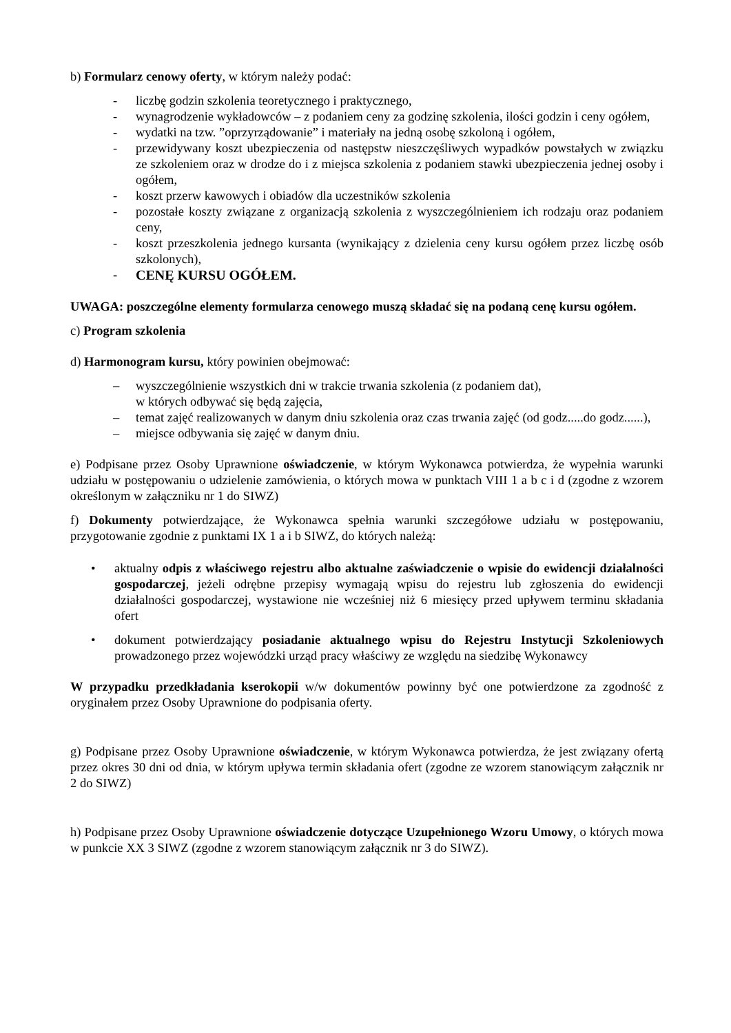b) Formularz cenowy oferty, w którym należy podać:
- liczbę godzin szkolenia teoretycznego i praktycznego,
- wynagrodzenie wykładowców – z podaniem ceny za godzinę szkolenia, ilości godzin i ceny ogółem,
- wydatki na tzw. ”oprzyrządowanie” i materiały na jedną osobę szkoloną i ogółem,
- przewidywany koszt ubezpieczenia od następstw nieszczęśliwych wypadków powstałych w związku ze szkoleniem oraz w drodze do i z miejsca szkolenia z podaniem stawki ubezpieczenia jednej osoby i ogółem,
- koszt przerw kawowych i obiadów dla uczestników szkolenia
- pozostałe koszty związane z organizacją szkolenia z wyszczególnieniem ich rodzaju oraz podaniem ceny,
- koszt przeszkolenia jednego kursanta (wynikający z dzielenia ceny kursu ogółem przez liczbę osób szkolonych),
- CENĘ KURSU OGÓŁEM.
UWAGA: poszczególne elementy formularza cenowego muszą składać się na podaną cenę kursu ogółem.
c) Program szkolenia
d) Harmonogram kursu, który powinien obejmować:
– wyszczególnienie wszystkich dni w trakcie trwania szkolenia (z podaniem dat),
w których odbywać się będą zajęcia,
– temat zajęć realizowanych w danym dniu szkolenia oraz czas trwania zajęć (od godz.....do godz......),
– miejsce odbywania się zajęć w danym dniu.
e) Podpisane przez Osoby Uprawnione oświadczenie, w którym Wykonawca potwierdza, że wypełnia warunki udziału w postępowaniu o udzielenie zamówienia, o których mowa w punktach VIII 1 a b c i d (zgodne z wzorem określonym w załączniku nr 1 do SIWZ)
f) Dokumenty potwierdzające, że Wykonawca spełnia warunki szczegółowe udziału w postępowaniu, przygotowanie zgodnie z punktami IX 1 a i b SIWZ, do których należą:
• aktualny odpis z właściwego rejestru albo aktualne zaświadczenie o wpisie do ewidencji działalności gospodarczej, jeżeli odrębne przepisy wymagają wpisu do rejestru lub zgłoszenia do ewidencji działalności gospodarczej, wystawione nie wcześniej niż 6 miesięcy przed upływem terminu składania ofert
• dokument potwierdzający posiadanie aktualnego wpisu do Rejestru Instytucji Szkoleniowych prowadzonego przez wojewódzki urząd pracy właściwy ze względu na siedzibę Wykonawcy
W przypadku przedkładania kserokopii w/w dokumentów powinny być one potwierdzone za zgodność z oryginałem przez Osoby Uprawnione do podpisania oferty.
g) Podpisane przez Osoby Uprawnione oświadczenie, w którym Wykonawca potwierdza, że jest związany ofertą przez okres 30 dni od dnia, w którym upływa termin składania ofert (zgodne ze wzorem stanowiącym załącznik nr 2 do SIWZ)
h) Podpisane przez Osoby Uprawnione oświadczenie dotyczące Uzupełnionego Wzoru Umowy, o których mowa w punkcie XX 3 SIWZ (zgodne z wzorem stanowiącym załącznik nr 3 do SIWZ).